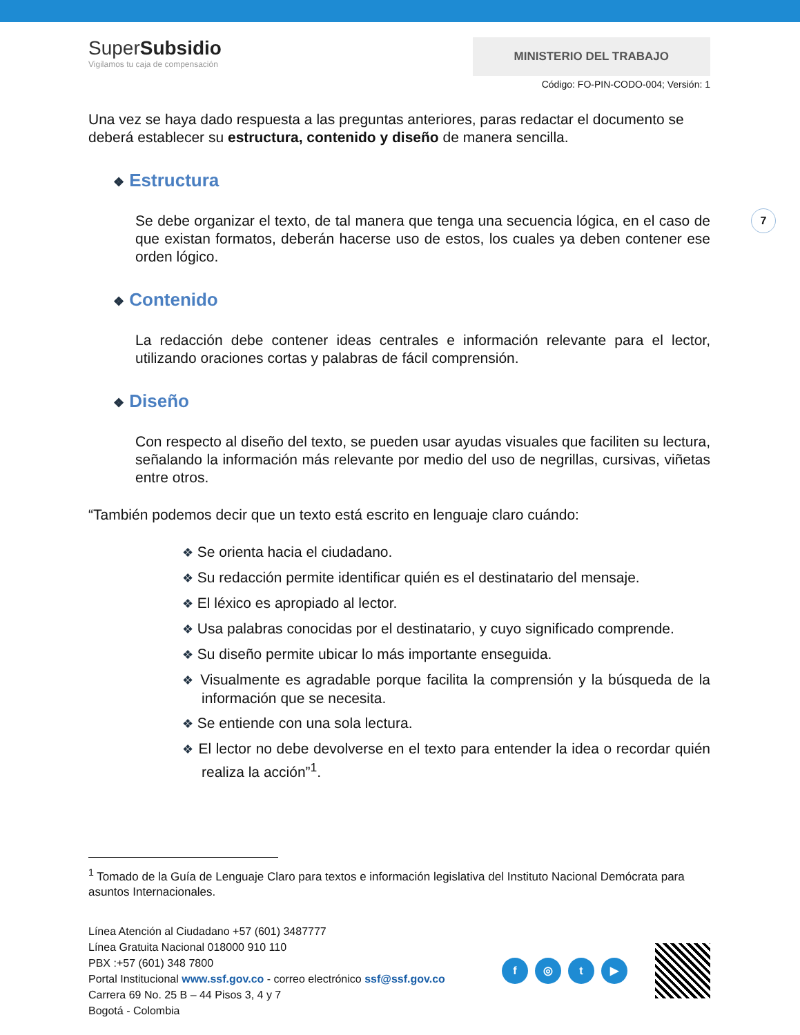SuperSubsidio
Vigilamos tu caja de compensación
MINISTERIO DEL TRABAJO
Código: FO-PIN-CODO-004; Versión: 1
Una vez se haya dado respuesta a las preguntas anteriores, paras redactar el documento se deberá establecer su estructura, contenido y diseño de manera sencilla.
❖ Estructura
Se debe organizar el texto, de tal manera que tenga una secuencia lógica, en el caso de que existan formatos, deberán hacerse uso de estos, los cuales ya deben contener ese orden lógico.
❖ Contenido
La redacción debe contener ideas centrales e información relevante para el lector, utilizando oraciones cortas y palabras de fácil comprensión.
❖ Diseño
Con respecto al diseño del texto, se pueden usar ayudas visuales que faciliten su lectura, señalando la información más relevante por medio del uso de negrillas, cursivas, viñetas entre otros.
“También podemos decir que un texto está escrito en lenguaje claro cuándo:
❖ Se orienta hacia el ciudadano.
❖ Su redacción permite identificar quién es el destinatario del mensaje.
❖ El léxico es apropiado al lector.
❖ Usa palabras conocidas por el destinatario, y cuyo significado comprende.
❖ Su diseño permite ubicar lo más importante enseguida.
❖ Visualmente es agradable porque facilita la comprensión y la búsqueda de la información que se necesita.
❖ Se entiende con una sola lectura.
❖ El lector no debe devolverse en el texto para entender la idea o recordar quién realiza la acción”<sup>1</sup>.
7
<sup>1</sup> Tomado de la Guía de Lenguaje Claro para textos e información legislativa del Instituto Nacional Demócrata para asuntos Internacionales.
Línea Atención al Ciudadano +57 (601) 3487777
Línea Gratuita Nacional 018000 910 110
PBX :+57 (601) 348 7800
Portal Institucional www.ssf.gov.co - correo electrónico ssf@ssf.gov.co
Carrera 69 No. 25 B – 44 Pisos 3, 4 y 7
Bogotá - Colombia
f ◎ t ▶